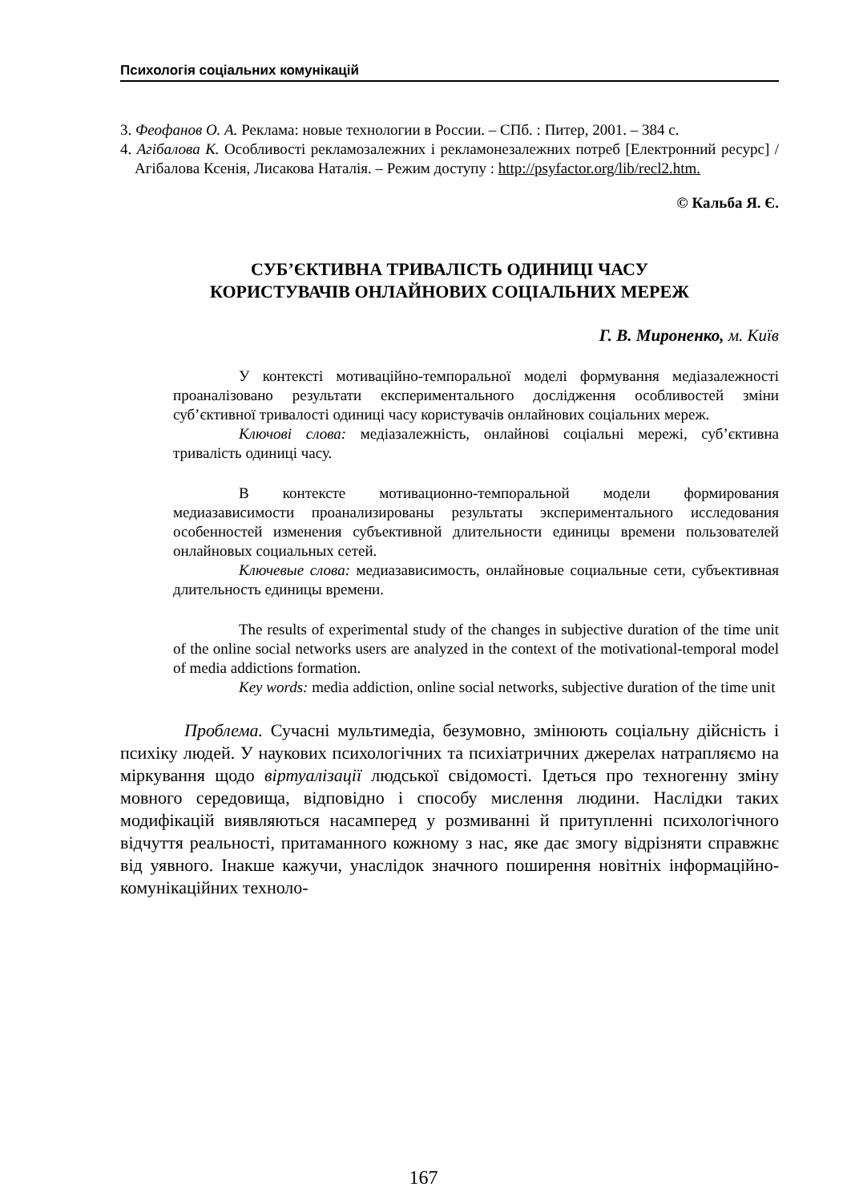Психологія соціальних комунікацій
3. Феофанов О. А. Реклама: новые технологии в России. – СПб. : Питер, 2001. – 384 с.
4. Агібалова К. Особливості рекламозалежних і рекламонезалежних потреб [Електронний ресурс] / Агібалова Ксенія, Лисакова Наталія. – Режим доступу : http://psyfactor.org/lib/recl2.htm.
© Кальба Я. Є.
СУБ’ЄКТИВНА ТРИВАЛІСТЬ ОДИНИЦІ ЧАСУ
КОРИСТУВАЧІВ ОНЛАЙНОВИХ СОЦІАЛЬНИХ МЕРЕЖ
Г. В. Мироненко, м. Київ
У контексті мотиваційно-темпоральної моделі формування медіазалежності проаналізовано результати експериментального дослідження особливостей зміни суб’єктивної тривалості одиниці часу користувачів онлайнових соціальних мереж.
Ключові слова: медіазалежність, онлайнові соціальні мережі, суб’єктивна тривалість одиниці часу.
В контексте мотивационно-темпоральной модели формирования медиазависимости проанализированы результаты экспериментального исследования особенностей изменения субъективной длительности единицы времени пользователей онлайновых социальных сетей.
Ключевые слова: медиазависимость, онлайновые социальные сети, субъективная длительность единицы времени.
The results of experimental study of the changes in subjective duration of the time unit of the online social networks users are analyzed in the context of the motivational-temporal model of media addictions formation.
Key words: media addiction, online social networks, subjective duration of the time unit
Проблема. Сучасні мультимедіа, безумовно, змінюють соціальну дійсність і психіку людей. У наукових психологічних та психіатричних джерелах натрапляємо на міркування щодо віртуалізації людської свідомості. Ідеться про техногенну зміну мовного середовища, відповідно і способу мислення людини. Наслідки таких модифікацій виявляються насамперед у розмиванні й притупленні психологічного відчуття реальності, притаманного кожному з нас, яке дає змогу відрізняти справжнє від уявного. Інакше кажучи, унаслідок значного поширення новітніх інформаційно-комунікаційних техноло-
167